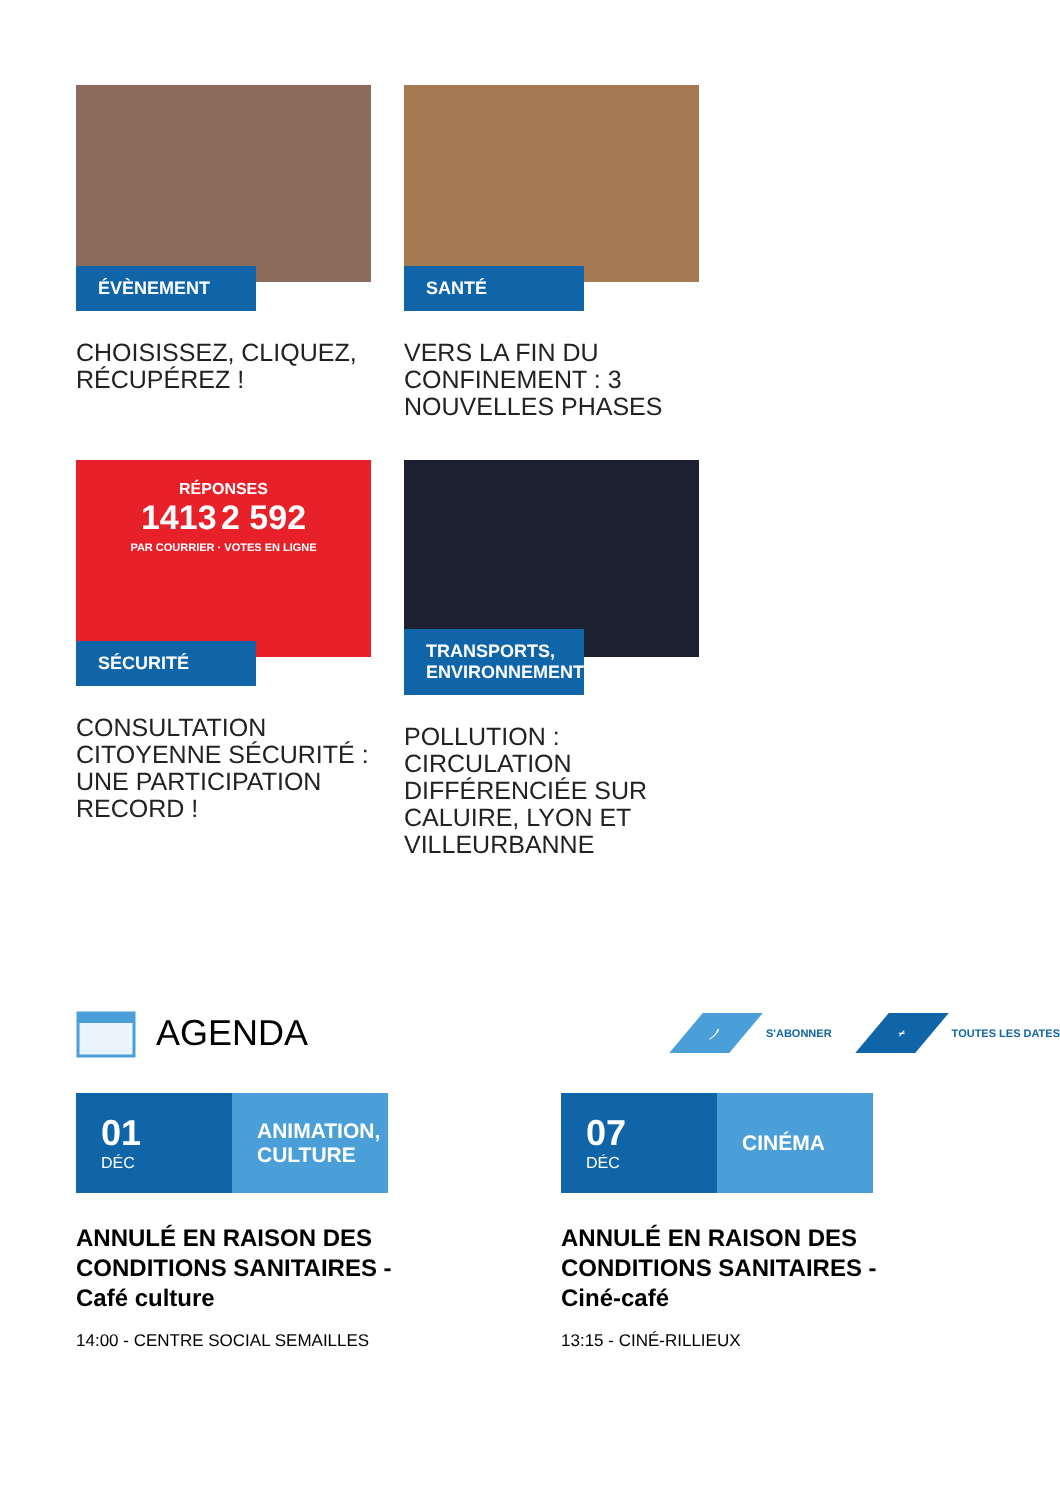ÉVÈNEMENT
CHOISISSEZ, CLIQUEZ, RÉCUPÉREZ !
SANTÉ
VERS LA FIN DU CONFINEMENT : 3 NOUVELLES PHASES
RÉPONSES
1413 2 592
PAR COURRIER · VOTES EN LIGNE
SÉCURITÉ
CONSULTATION CITOYENNE SÉCURITÉ : UNE PARTICIPATION RECORD !
TRANSPORTS, ENVIRONNEMENT
POLLUTION : CIRCULATION DIFFÉRENCIÉE SUR CALUIRE, LYON ET VILLEURBANNE
AGENDA
)
S'ABONNER
+
TOUTES LES DATES
01
DÉC
ANIMATION,
CULTURE
ANNULÉ EN RAISON DES CONDITIONS SANITAIRES - Café culture
14:00 - CENTRE SOCIAL SEMAILLES
07
DÉC
CINÉMA
ANNULÉ EN RAISON DES CONDITIONS SANITAIRES - Ciné-café
13:15 - CINÉ-RILLIEUX